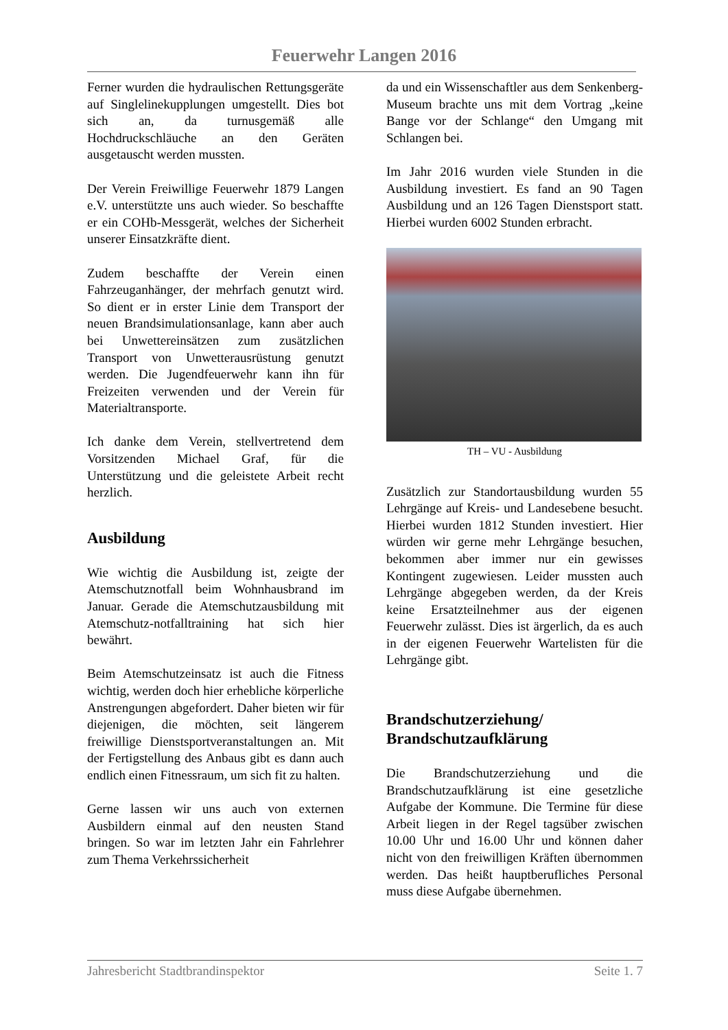Feuerwehr Langen 2016
Ferner wurden die hydraulischen Rettungsgeräte auf Singlelinekupplungen umgestellt. Dies bot sich an, da turnusgemäß alle Hochdruckschläuche an den Geräten ausgetauscht werden mussten.
Der Verein Freiwillige Feuerwehr 1879 Langen e.V. unterstützte uns auch wieder. So beschaffte er ein COHb-Messgerät, welches der Sicherheit unserer Einsatzkräfte dient.
Zudem beschaffte der Verein einen Fahrzeuganhänger, der mehrfach genutzt wird. So dient er in erster Linie dem Transport der neuen Brandsimulationsanlage, kann aber auch bei Unwettereinsätzen zum zusätzlichen Transport von Unwetterausrüstung genutzt werden. Die Jugendfeuerwehr kann ihn für Freizeiten verwenden und der Verein für Materialtransporte.
Ich danke dem Verein, stellvertretend dem Vorsitzenden Michael Graf, für die Unterstützung und die geleistete Arbeit recht herzlich.
Ausbildung
Wie wichtig die Ausbildung ist, zeigte der Atemschutznotfall beim Wohnhausbrand im Januar. Gerade die Atemschutzausbildung mit Atemschutz-notfalltraining hat sich hier bewährt.
Beim Atemschutzeinsatz ist auch die Fitness wichtig, werden doch hier erhebliche körperliche Anstrengungen abgefordert. Daher bieten wir für diejenigen, die möchten, seit längerem freiwillige Dienstsportveranstaltungen an. Mit der Fertigstellung des Anbaus gibt es dann auch endlich einen Fitnessraum, um sich fit zu halten.
Gerne lassen wir uns auch von externen Ausbildern einmal auf den neusten Stand bringen. So war im letzten Jahr ein Fahrlehrer zum Thema Verkehrssicherheit
da und ein Wissenschaftler aus dem Senkenberg-Museum brachte uns mit dem Vortrag „keine Bange vor der Schlange“ den Umgang mit Schlangen bei.
Im Jahr 2016 wurden viele Stunden in die Ausbildung investiert. Es fand an 90 Tagen Ausbildung und an 126 Tagen Dienstsport statt. Hierbei wurden 6002 Stunden erbracht.
TH – VU - Ausbildung
Zusätzlich zur Standortausbildung wurden 55 Lehrgänge auf Kreis- und Landesebene besucht. Hierbei wurden 1812 Stunden investiert. Hier würden wir gerne mehr Lehrgänge besuchen, bekommen aber immer nur ein gewisses Kontingent zugewiesen. Leider mussten auch Lehrgänge abgegeben werden, da der Kreis keine Ersatzteilnehmer aus der eigenen Feuerwehr zulässt. Dies ist ärgerlich, da es auch in der eigenen Feuerwehr Wartelisten für die Lehrgänge gibt.
Brandschutzerziehung/
Brandschutzaufklärung
Die Brandschutzerziehung und die Brandschutzaufklärung ist eine gesetzliche Aufgabe der Kommune. Die Termine für diese Arbeit liegen in der Regel tagsüber zwischen 10.00 Uhr und 16.00 Uhr und können daher nicht von den freiwilligen Kräften übernommen werden. Das heißt hauptberufliches Personal muss diese Aufgabe übernehmen.
Jahresbericht Stadtbrandinspektor Seite 1. 7